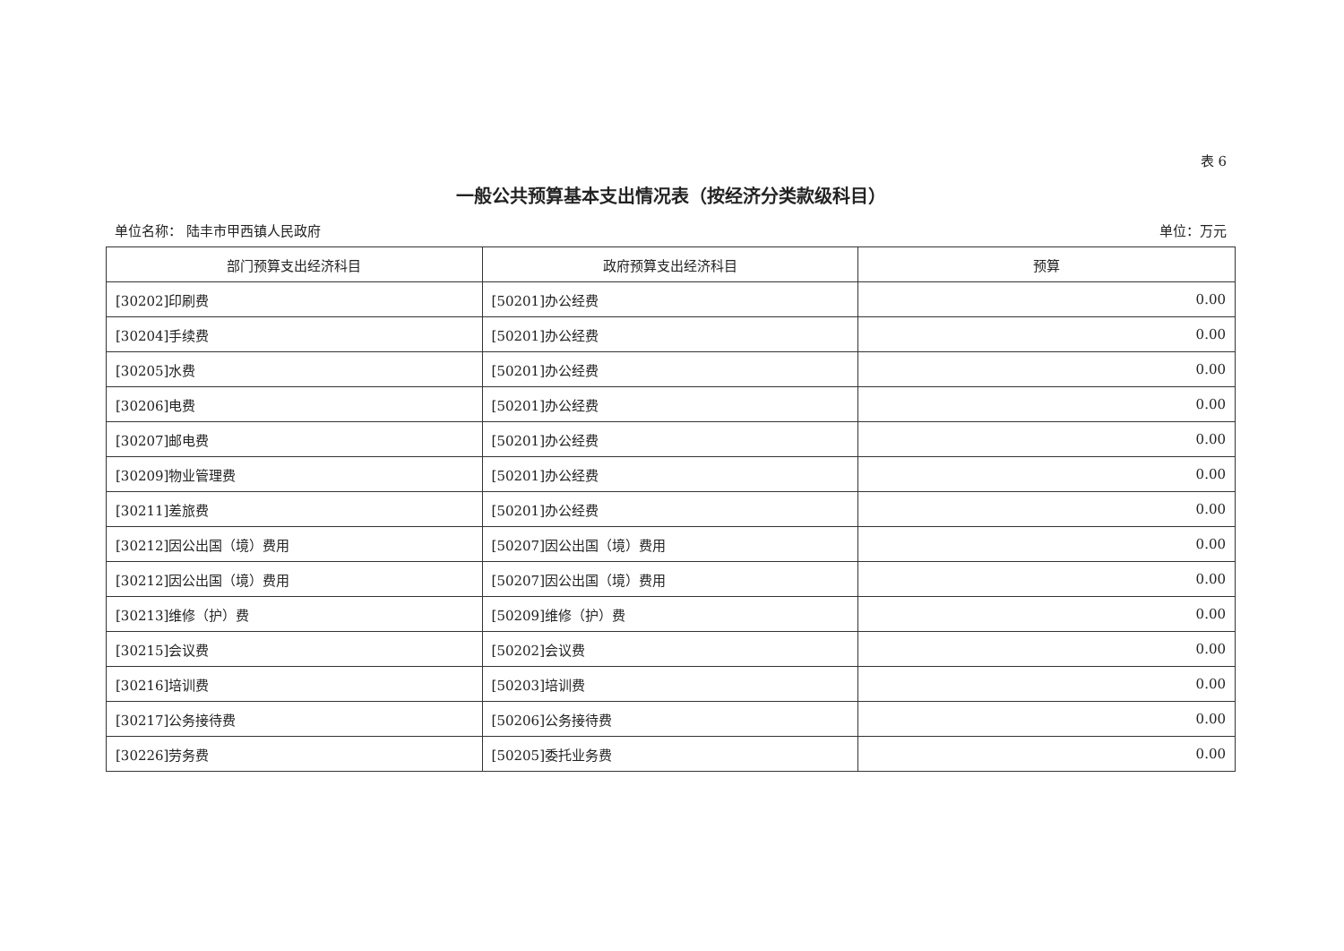表 6
一般公共预算基本支出情况表（按经济分类款级科目）
单位名称： 陆丰市甲西镇人民政府 单位：万元
| 部门预算支出经济科目 | 政府预算支出经济科目 | 预算 |
| --- | --- | --- |
| [30202]印刷费 | [50201]办公经费 | 0.00 |
| [30204]手续费 | [50201]办公经费 | 0.00 |
| [30205]水费 | [50201]办公经费 | 0.00 |
| [30206]电费 | [50201]办公经费 | 0.00 |
| [30207]邮电费 | [50201]办公经费 | 0.00 |
| [30209]物业管理费 | [50201]办公经费 | 0.00 |
| [30211]差旅费 | [50201]办公经费 | 0.00 |
| [30212]因公出国（境）费用 | [50207]因公出国（境）费用 | 0.00 |
| [30212]因公出国（境）费用 | [50207]因公出国（境）费用 | 0.00 |
| [30213]维修（护）费 | [50209]维修（护）费 | 0.00 |
| [30215]会议费 | [50202]会议费 | 0.00 |
| [30216]培训费 | [50203]培训费 | 0.00 |
| [30217]公务接待费 | [50206]公务接待费 | 0.00 |
| [30226]劳务费 | [50205]委托业务费 | 0.00 |